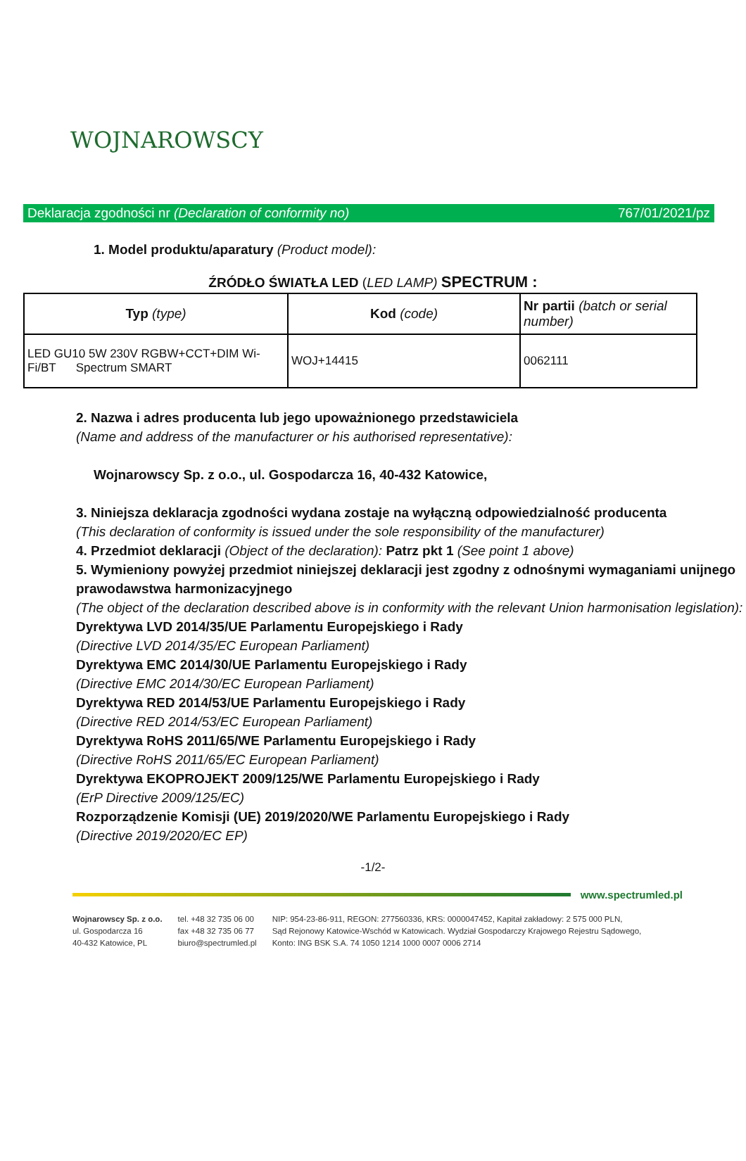WOJNAROWSCY
Deklaracja zgodności nr (Declaration of conformity no) 767/01/2021/pz
1. Model produktu/aparatury (Product model):
ŹRÓDŁO ŚWIATŁA LED (LED LAMP) SPECTRUM :
| Typ (type) | Kod (code) | Nr partii (batch or serial number) |
| LED GU10 5W 230V RGBW+CCT+DIM Wi-Fi/BT Spectrum SMART | WOJ+14415 | 0062111 |
2. Nazwa i adres producenta lub jego upoważnionego przedstawiciela
(Name and address of the manufacturer or his authorised representative):
Wojnarowscy Sp. z o.o., ul. Gospodarcza 16, 40-432 Katowice,
3. Niniejsza deklaracja zgodności wydana zostaje na wyłączną odpowiedzialność producenta
(This declaration of conformity is issued under the sole responsibility of the manufacturer)
4. Przedmiot deklaracji (Object of the declaration): Patrz pkt 1 (See point 1 above)
5. Wymieniony powyżej przedmiot niniejszej deklaracji jest zgodny z odnośnymi wymaganiami unijnego prawodawstwa harmonizacyjnego
(The object of the declaration described above is in conformity with the relevant Union harmonisation legislation):
Dyrektywa LVD 2014/35/UE Parlamentu Europejskiego i Rady
(Directive LVD 2014/35/EC European Parliament)
Dyrektywa EMC 2014/30/UE Parlamentu Europejskiego i Rady
(Directive EMC 2014/30/EC European Parliament)
Dyrektywa RED 2014/53/UE Parlamentu Europejskiego i Rady
(Directive RED 2014/53/EC European Parliament)
Dyrektywa RoHS 2011/65/WE Parlamentu Europejskiego i Rady
(Directive RoHS 2011/65/EC European Parliament)
Dyrektywa EKOPROJEKT 2009/125/WE Parlamentu Europejskiego i Rady
(ErP Directive 2009/125/EC)
Rozporządzenie Komisji (UE) 2019/2020/WE Parlamentu Europejskiego i Rady
(Directive 2019/2020/EC EP)
-1/2-
www.spectrumled.pl
Wojnarowscy Sp. z o.o.
ul. Gospodarcza 16
40-432 Katowice, PL
tel. +48 32 735 06 00
fax +48 32 735 06 77
biuro@spectrumled.pl
NIP: 954-23-86-911, REGON: 277560336, KRS: 0000047452, Kapitał zakładowy: 2 575 000 PLN,
Sąd Rejonowy Katowice-Wschód w Katowicach. Wydział Gospodarczy Krajowego Rejestru Sądowego,
Konto: ING BSK S.A. 74 1050 1214 1000 0007 0006 2714